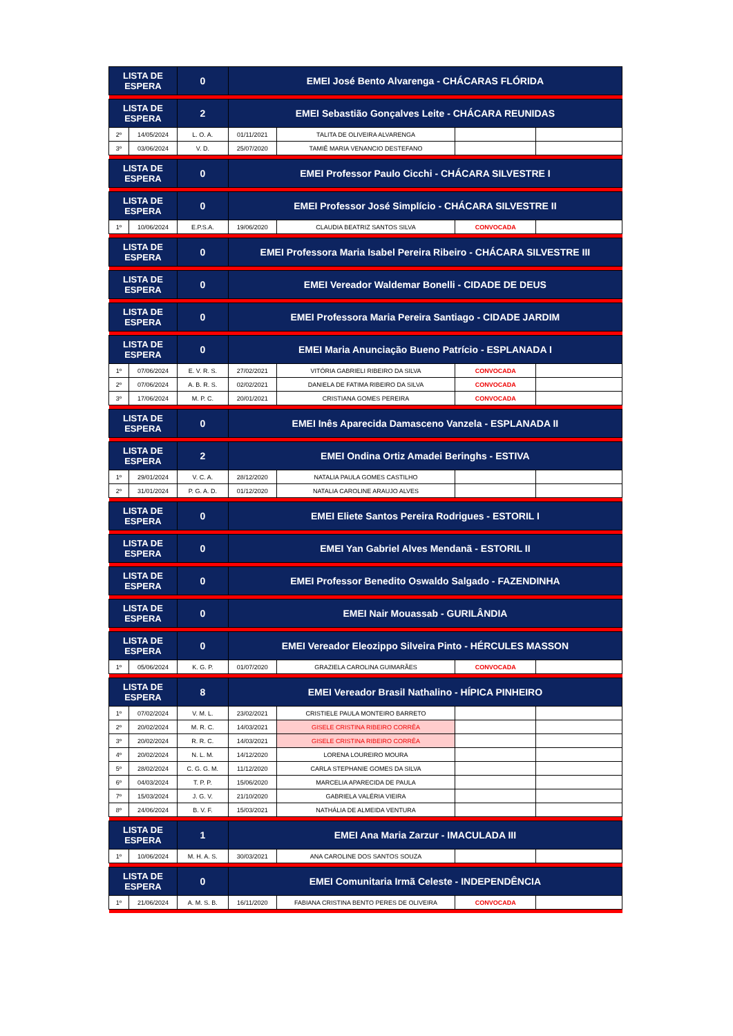| LISTA DE ESPERA | | 0 | EMEI José Bento Alvarenga - CHÁCARAS FLÓRIDA | | | |
| LISTA DE ESPERA | | 2 | EMEI Sebastião Gonçalves Leite - CHÁCARA REUNIDAS | | | |
| 2º | 14/05/2024 | L. O. A. | 01/11/2021 | TALITA DE OLIVEIRA ALVARENGA | | |
| 3º | 03/06/2024 | V. D. | 25/07/2020 | TAMIÊ MARIA VENANCIO DESTEFANO | | |
| LISTA DE ESPERA | | 0 | EMEI Professor Paulo Cicchi - CHÁCARA SILVESTRE I | | | |
| LISTA DE ESPERA | | 0 | EMEI Professor José Simplício - CHÁCARA SILVESTRE II | | | |
| 1º | 10/06/2024 | E.P.S.A. | 19/06/2020 | CLAUDIA BEATRIZ SANTOS SILVA | CONVOCADA | |
| LISTA DE ESPERA | | 0 | EMEI Professora Maria Isabel Pereira Ribeiro - CHÁCARA SILVESTRE III | | | |
| LISTA DE ESPERA | | 0 | EMEI Vereador Waldemar Bonelli - CIDADE DE DEUS | | | |
| LISTA DE ESPERA | | 0 | EMEI Professora Maria Pereira Santiago - CIDADE JARDIM | | | |
| LISTA DE ESPERA | | 0 | EMEI Maria Anunciação Bueno Patrício - ESPLANADA I | | | |
| 1º | 07/06/2024 | E. V. R. S. | 27/02/2021 | VITÓRIA GABRIELI RIBEIRO DA SILVA | CONVOCADA | |
| 2º | 07/06/2024 | A. B. R. S. | 02/02/2021 | DANIELA DE FATIMA RIBEIRO DA SILVA | CONVOCADA | |
| 3º | 17/06/2024 | M. P. C. | 20/01/2021 | CRISTIANA GOMES PEREIRA | CONVOCADA | |
| LISTA DE ESPERA | | 0 | EMEI Inês Aparecida Damasceno Vanzela - ESPLANADA II | | | |
| LISTA DE ESPERA | | 2 | EMEI Ondina Ortiz Amadei Beringhs - ESTIVA | | | |
| 1º | 29/01/2024 | V. C. A. | 28/12/2020 | NATALIA PAULA GOMES CASTILHO | | |
| 2º | 31/01/2024 | P. G. A. D. | 01/12/2020 | NATALIA CAROLINE ARAUJO ALVES | | |
| LISTA DE ESPERA | | 0 | EMEI Eliete Santos Pereira Rodrigues - ESTORIL I | | | |
| LISTA DE ESPERA | | 0 | EMEI Yan Gabriel Alves Mendanã - ESTORIL II | | | |
| LISTA DE ESPERA | | 0 | EMEI Professor Benedito Oswaldo Salgado - FAZENDINHA | | | |
| LISTA DE ESPERA | | 0 | EMEI Nair Mouassab - GURILÂNDIA | | | |
| LISTA DE ESPERA | | 0 | EMEI Vereador Eleozippo Silveira Pinto - HÉRCULES MASSON | | | |
| 1º | 05/06/2024 | K. G. P. | 01/07/2020 | GRAZIELA CAROLINA GUIMARÃES | CONVOCADA | |
| LISTA DE ESPERA | | 8 | EMEI Vereador Brasil Nathalino - HÍPICA PINHEIRO | | | |
| 1º | 07/02/2024 | V. M. L. | 23/02/2021 | CRISTIELE PAULA MONTEIRO BARRETO | | |
| 2º | 20/02/2024 | M. R. C. | 14/03/2021 | GISELE CRISTINA RIBEIRO CORRÊA | | |
| 3º | 20/02/2024 | R. R. C. | 14/03/2021 | GISELE CRISTINA RIBEIRO CORRÊA | | |
| 4º | 20/02/2024 | N. L. M. | 14/12/2020 | LORENA LOUREIRO MOURA | | |
| 5º | 28/02/2024 | C. G. G. M. | 11/12/2020 | CARLA STEPHANIE GOMES DA SILVA | | |
| 6º | 04/03/2024 | T. P. P. | 15/06/2020 | MARCELIA APARECIDA DE PAULA | | |
| 7º | 15/03/2024 | J. G. V. | 21/10/2020 | GABRIELA VALÉRIA VIEIRA | | |
| 8º | 24/06/2024 | B. V. F. | 15/03/2021 | NATHÁLIA DE ALMEIDA VENTURA | | |
| LISTA DE ESPERA | | 1 | EMEI Ana Maria Zarzur - IMACULADA III | | | |
| 1º | 10/06/2024 | M. H. A. S. | 30/03/2021 | ANA CAROLINE DOS SANTOS SOUZA | | |
| LISTA DE ESPERA | | 0 | EMEI Comunitaria Irmã Celeste - INDEPENDÊNCIA | | | |
| 1º | 21/06/2024 | A. M. S. B. | 16/11/2020 | FABIANA CRISTINA BENTO PERES DE OLIVEIRA | CONVOCADA | |